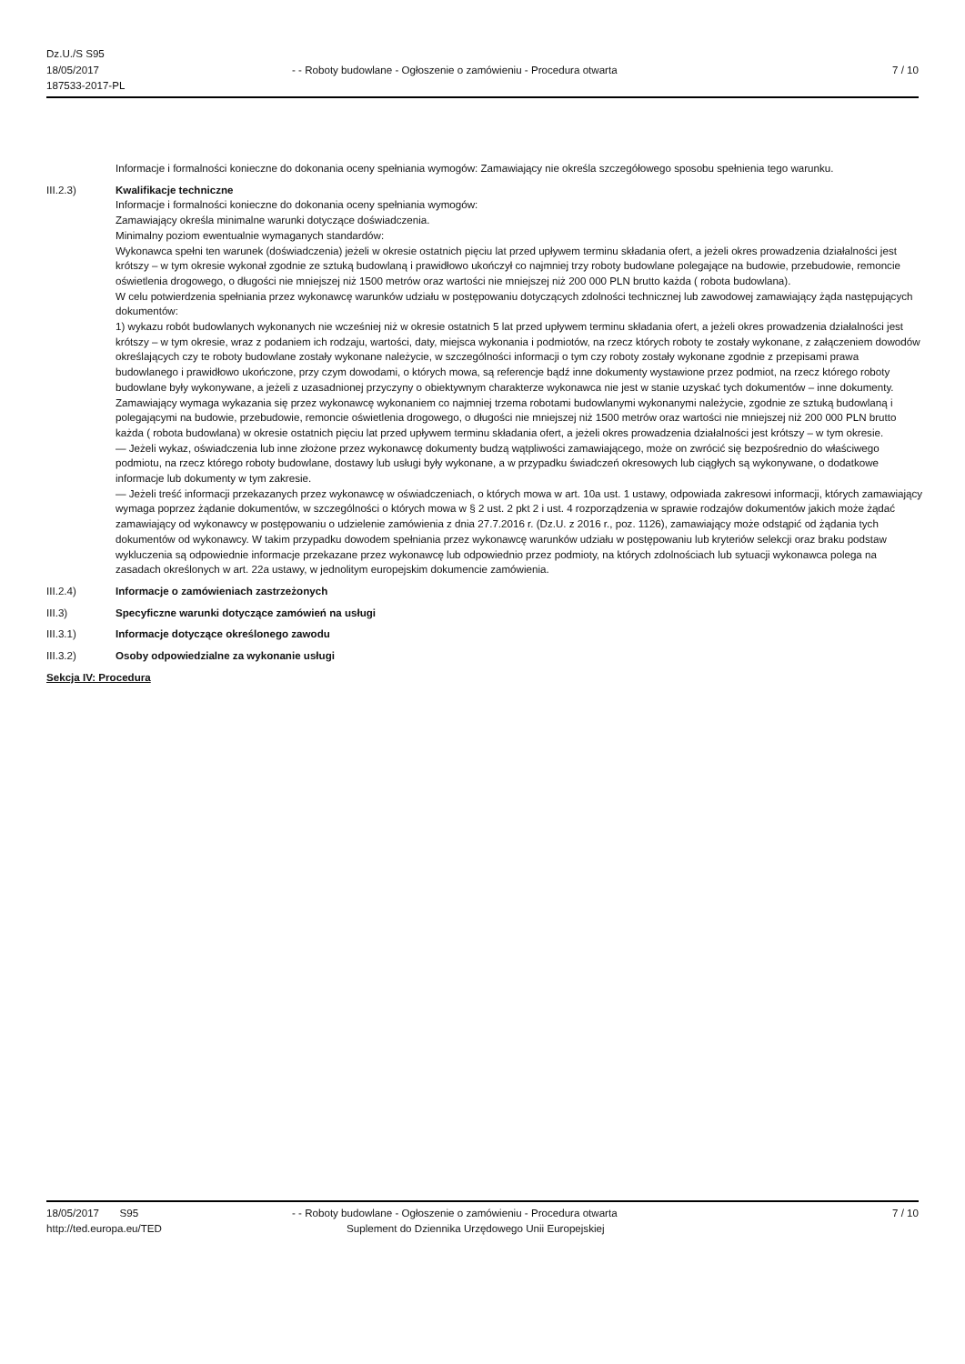Dz.U./S S95
18/05/2017
187533-2017-PL
- - Roboty budowlane - Ogłoszenie o zamówieniu - Procedura otwarta
7 / 10
Informacje i formalności konieczne do dokonania oceny spełniania wymogów: Zamawiający nie określa szczegółowego sposobu spełnienia tego warunku.
III.2.3) Kwalifikacje techniczne
Informacje i formalności konieczne do dokonania oceny spełniania wymogów:
Zamawiający określa minimalne warunki dotyczące doświadczenia.
Minimalny poziom ewentualnie wymaganych standardów:
Wykonawca spełni ten warunek (doświadczenia) jeżeli w okresie ostatnich pięciu lat przed upływem terminu składania ofert, a jeżeli okres prowadzenia działalności jest krótszy – w tym okresie wykonał zgodnie ze sztuką budowlaną i prawidłowo ukończył co najmniej trzy roboty budowlane polegające na budowie, przebudowie, remoncie oświetlenia drogowego, o długości nie mniejszej niż 1500 metrów oraz wartości nie mniejszej niż 200 000 PLN brutto każda ( robota budowlana).
W celu potwierdzenia spełniania przez wykonawcę warunków udziału w postępowaniu dotyczących zdolności technicznej lub zawodowej zamawiający żąda następujących dokumentów:
1) wykazu robót budowlanych wykonanych nie wcześniej niż w okresie ostatnich 5 lat przed upływem terminu składania ofert, a jeżeli okres prowadzenia działalności jest krótszy – w tym okresie, wraz z podaniem ich rodzaju, wartości, daty, miejsca wykonania i podmiotów, na rzecz których roboty te zostały wykonane, z załączeniem dowodów określających czy te roboty budowlane zostały wykonane należycie, w szczególności informacji o tym czy roboty zostały wykonane zgodnie z przepisami prawa budowlanego i prawidłowo ukończone, przy czym dowodami, o których mowa, są referencje bądź inne dokumenty wystawione przez podmiot, na rzecz którego roboty budowlane były wykonywane, a jeżeli z uzasadnionej przyczyny o obiektywnym charakterze wykonawca nie jest w stanie uzyskać tych dokumentów – inne dokumenty.
Zamawiający wymaga wykazania się przez wykonawcę wykonaniem co najmniej trzema robotami budowlanymi wykonanymi należycie, zgodnie ze sztuką budowlaną i polegającymi na budowie, przebudowie, remoncie oświetlenia drogowego, o długości nie mniejszej niż 1500 metrów oraz wartości nie mniejszej niż 200 000 PLN brutto każda ( robota budowlana) w okresie ostatnich pięciu lat przed upływem terminu składania ofert, a jeżeli okres prowadzenia działalności jest krótszy – w tym okresie.
— Jeżeli wykaz, oświadczenia lub inne złożone przez wykonawcę dokumenty budzą wątpliwości zamawiającego, może on zwrócić się bezpośrednio do właściwego podmiotu, na rzecz którego roboty budowlane, dostawy lub usługi były wykonane, a w przypadku świadczeń okresowych lub ciągłych są wykonywane, o dodatkowe informacje lub dokumenty w tym zakresie.
— Jeżeli treść informacji przekazanych przez wykonawcę w oświadczeniach, o których mowa w art. 10a ust. 1 ustawy, odpowiada zakresowi informacji, których zamawiający wymaga poprzez żądanie dokumentów, w szczególności o których mowa w § 2 ust. 2 pkt 2 i ust. 4 rozporządzenia w sprawie rodzajów dokumentów jakich może żądać zamawiający od wykonawcy w postępowaniu o udzielenie zamówienia z dnia 27.7.2016 r. (Dz.U. z 2016 r., poz. 1126), zamawiający może odstąpić od żądania tych dokumentów od wykonawcy. W takim przypadku dowodem spełniania przez wykonawcę warunków udziału w postępowaniu lub kryteriów selekcji oraz braku podstaw wykluczenia są odpowiednie informacje przekazane przez wykonawcę lub odpowiednio przez podmioty, na których zdolnościach lub sytuacji wykonawca polega na zasadach określonych w art. 22a ustawy, w jednolitym europejskim dokumencie zamówienia.
III.2.4) Informacje o zamówieniach zastrzeżonych
III.3) Specyficzne warunki dotyczące zamówień na usługi
III.3.1) Informacje dotyczące określonego zawodu
III.3.2) Osoby odpowiedzialne za wykonanie usługi
Sekcja IV: Procedura
18/05/2017 S95
http://ted.europa.eu/TED
- - Roboty budowlane - Ogłoszenie o zamówieniu - Procedura otwarta
Suplement do Dziennika Urzędowego Unii Europejskiej
7 / 10